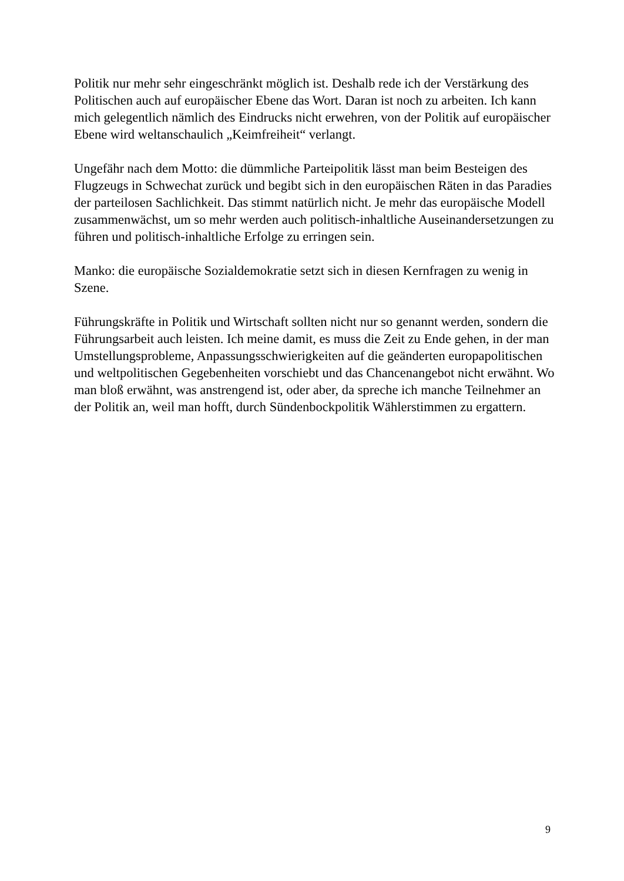Politik nur mehr sehr eingeschränkt möglich ist. Deshalb rede ich der Verstärkung des Politischen auch auf europäischer Ebene das Wort. Daran ist noch zu arbeiten. Ich kann mich gelegentlich nämlich des Eindrucks nicht erwehren, von der Politik auf europäischer Ebene wird weltanschaulich „Keimfreiheit“ verlangt.
Ungefähr nach dem Motto: die dümmliche Parteipolitik lässt man beim Besteigen des Flugzeugs in Schwechat zurück und begibt sich in den europäischen Räten in das Paradies der parteilosen Sachlichkeit. Das stimmt natürlich nicht. Je mehr das europäische Modell zusammenwächst, um so mehr werden auch politisch-inhaltliche Auseinandersetzungen zu führen und politisch-inhaltliche Erfolge zu erringen sein.
Manko: die europäische Sozialdemokratie setzt sich in diesen Kernfragen zu wenig in Szene.
Führungskräfte in Politik und Wirtschaft sollten nicht nur so genannt werden, sondern die Führungsarbeit auch leisten. Ich meine damit, es muss die Zeit zu Ende gehen, in der man Umstellungsprobleme, Anpassungsschwierigkeiten auf die geänderten europapolitischen und weltpolitischen Gegebenheiten vorschiebt und das Chancenangebot nicht erwähnt. Wo man bloß erwähnt, was anstrengend ist, oder aber, da spreche ich manche Teilnehmer an der Politik an, weil man hofft, durch Sündenbockpolitik Wählerstimmen zu ergattern.
9